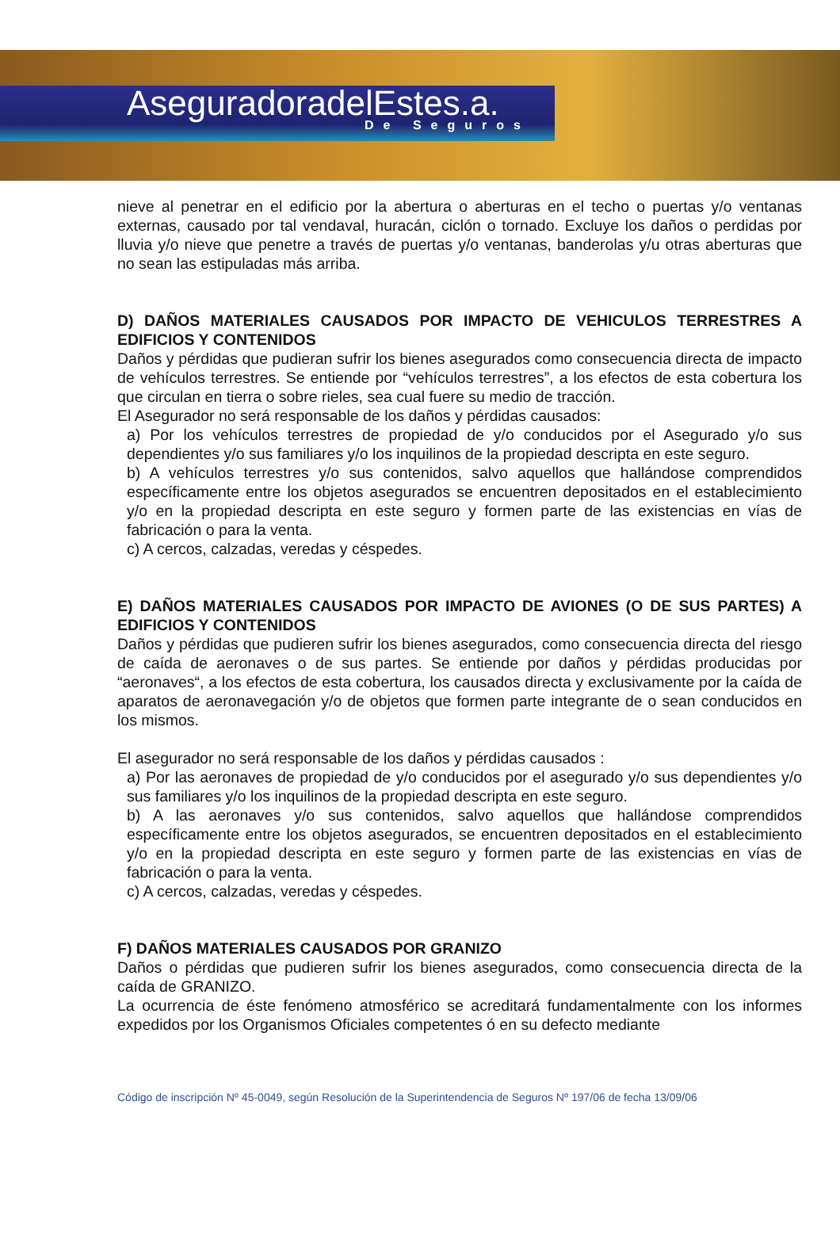AseguradoradelEstes.a.
De Seguros
nieve al penetrar en el edificio por la abertura o aberturas en el techo o puertas y/o ventanas externas, causado por tal vendaval, huracán, ciclón o tornado. Excluye los daños o perdidas por lluvia y/o nieve que penetre a través de puertas y/o ventanas, banderolas y/u otras aberturas que no sean las estipuladas más arriba.
D) DAÑOS MATERIALES CAUSADOS POR IMPACTO DE VEHICULOS TERRESTRES A EDIFICIOS Y CONTENIDOS
Daños y pérdidas que pudieran sufrir los bienes asegurados como consecuencia directa de impacto de vehículos terrestres. Se entiende por “vehículos terrestres”, a los efectos de esta cobertura los que circulan en tierra o sobre rieles, sea cual fuere su medio de tracción.
El Asegurador no será responsable de los daños y pérdidas causados:
a) Por los vehículos terrestres de propiedad de y/o conducidos por el Asegurado y/o sus dependientes y/o sus familiares y/o los inquilinos de la propiedad descripta en este seguro.
b) A vehículos terrestres y/o sus contenidos, salvo aquellos que hallándose comprendidos específicamente entre los objetos asegurados se encuentren depositados en el establecimiento y/o en la propiedad descripta en este seguro y formen parte de las existencias en vías de fabricación o para la venta.
c) A cercos, calzadas, veredas y céspedes.
E) DAÑOS MATERIALES CAUSADOS POR IMPACTO DE AVIONES (O DE SUS PARTES) A EDIFICIOS Y CONTENIDOS
Daños y pérdidas que pudieren sufrir los bienes asegurados, como consecuencia directa del riesgo de caída de aeronaves o de sus partes. Se entiende por daños y pérdidas producidas por “aeronaves“, a los efectos de esta cobertura, los causados directa y exclusivamente por la caída de aparatos de aeronavegación y/o de objetos que formen parte integrante de o sean conducidos en los mismos.
El asegurador no será responsable de los daños y pérdidas causados :
a) Por las aeronaves de propiedad de y/o conducidos por el asegurado y/o sus dependientes y/o sus familiares y/o los inquilinos de la propiedad descripta en este seguro.
b) A las aeronaves y/o sus contenidos, salvo aquellos que hallándose comprendidos específicamente entre los objetos asegurados, se encuentren depositados en el establecimiento y/o en la propiedad descripta en este seguro y formen parte de las existencias en vías de fabricación o para la venta.
c) A cercos, calzadas, veredas y céspedes.
F) DAÑOS MATERIALES CAUSADOS POR GRANIZO
Daños o pérdidas que pudieren sufrir los bienes asegurados, como consecuencia directa de la caída de GRANIZO.
La ocurrencia de éste fenómeno atmosférico se acreditará fundamentalmente con los informes expedidos por los Organismos Oficiales competentes ó en su defecto mediante
Código de inscripción Nº 45-0049, según Resolución de la Superintendencia de Seguros Nº 197/06 de fecha 13/09/06